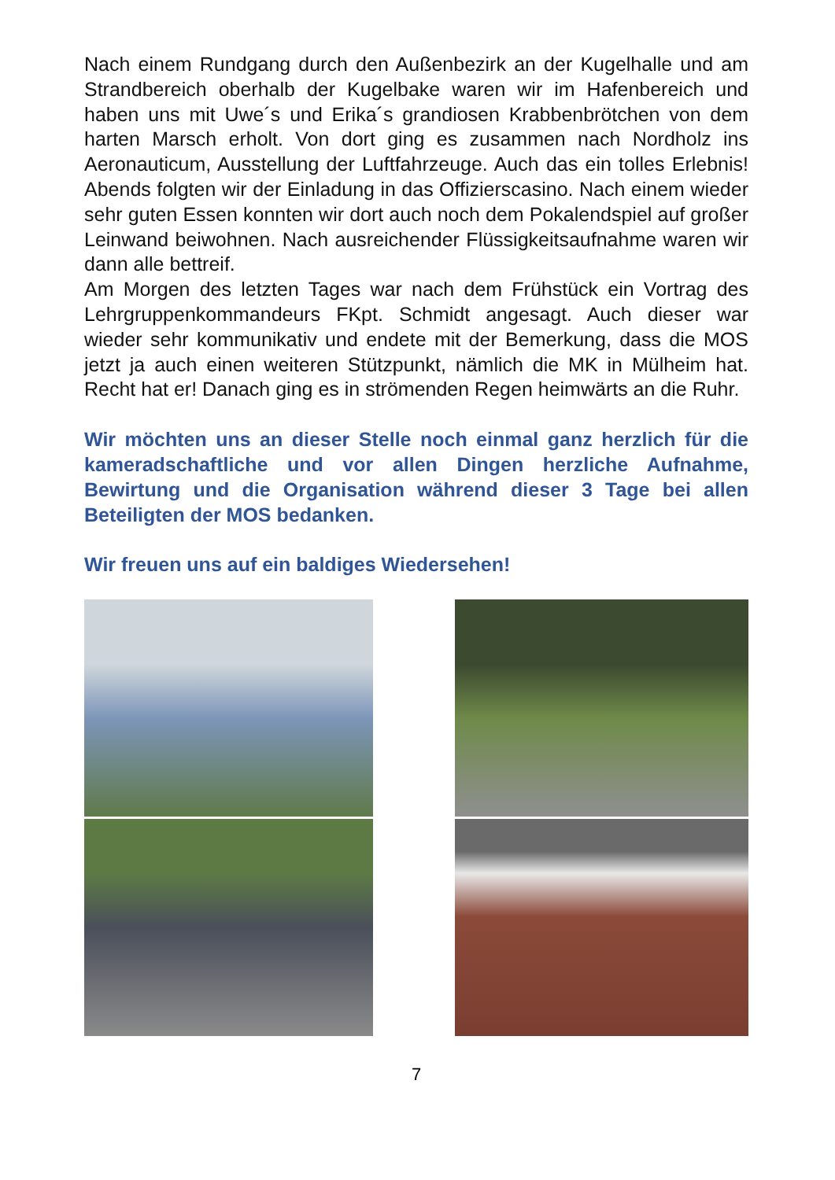Nach einem Rundgang durch den Außenbezirk an der Kugelhalle und am Strandbereich oberhalb der Kugelbake waren wir im Hafenbereich und haben uns mit Uwe´s und Erika´s grandiosen Krabbenbrötchen von dem harten Marsch erholt. Von dort ging es zusammen nach Nordholz ins Aeronauticum, Ausstellung der Luftfahrzeuge. Auch das ein tolles Erlebnis! Abends folgten wir der Einladung in das Offizierscasino. Nach einem wieder sehr guten Essen konnten wir dort auch noch dem Pokalendspiel auf großer Leinwand beiwohnen. Nach ausreichender Flüssigkeitsaufnahme waren wir dann alle bettreif.
Am Morgen des letzten Tages war nach dem Frühstück ein Vortrag des Lehrgruppenkommandeurs FKpt. Schmidt angesagt. Auch dieser war wieder sehr kommunikativ und endete mit der Bemerkung, dass die MOS jetzt ja auch einen weiteren Stützpunkt, nämlich die MK in Mülheim hat. Recht hat er! Danach ging es in strömenden Regen heimwärts an die Ruhr.
Wir möchten uns an dieser Stelle noch einmal ganz herzlich für die kameradschaftliche und vor allen Dingen herzliche Aufnahme, Bewirtung und die Organisation während dieser 3 Tage bei allen Beteiligten der MOS bedanken.
Wir freuen uns auf ein baldiges Wiedersehen!
7